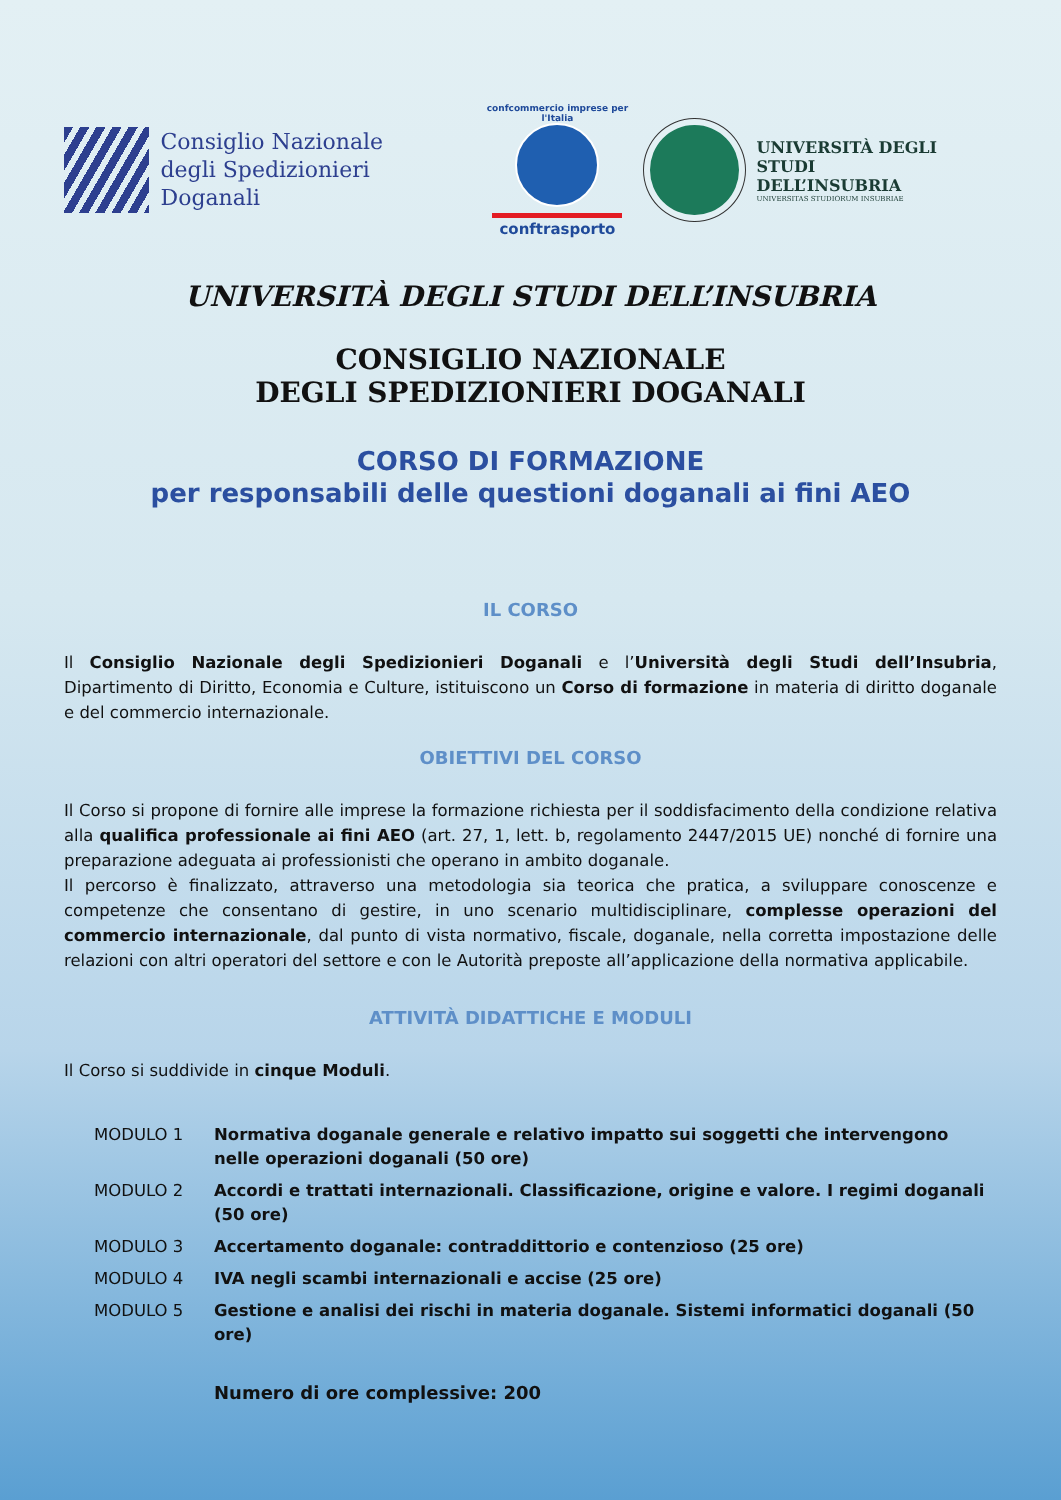Consiglio Nazionale
degli Spedizionieri Doganali
confcommercio imprese per l'Italia
conftrasporto
UNIVERSITÀ DEGLI STUDI
DELL’INSUBRIA
UNIVERSITAS STUDIORUM INSUBRIAE
UNIVERSITÀ DEGLI STUDI DELL’INSUBRIA
CONSIGLIO NAZIONALE
DEGLI SPEDIZIONIERI DOGANALI
CORSO DI FORMAZIONE
per responsabili delle questioni doganali ai fini AEO
IL CORSO
Il Consiglio Nazionale degli Spedizionieri Doganali e l’Università degli Studi dell’Insubria, Dipartimento di Diritto, Economia e Culture, istituiscono un Corso di formazione in materia di diritto doganale e del commercio internazionale.
OBIETTIVI DEL CORSO
Il Corso si propone di fornire alle imprese la formazione richiesta per il soddisfacimento della condizione relativa alla qualifica professionale ai fini AEO (art. 27, 1, lett. b, regolamento 2447/2015 UE) nonché di fornire una preparazione adeguata ai professionisti che operano in ambito doganale.
Il percorso è finalizzato, attraverso una metodologia sia teorica che pratica, a sviluppare conoscenze e competenze che consentano di gestire, in uno scenario multidisciplinare, complesse operazioni del commercio internazionale, dal punto di vista normativo, fiscale, doganale, nella corretta impostazione delle relazioni con altri operatori del settore e con le Autorità preposte all’applicazione della normativa applicabile.
ATTIVITÀ DIDATTICHE E MODULI
Il Corso si suddivide in cinque Moduli.
| MODULO 1 | Normativa doganale generale e relativo impatto sui soggetti che intervengono nelle operazioni doganali (50 ore) |
| MODULO 2 | Accordi e trattati internazionali. Classificazione, origine e valore. I regimi doganali (50 ore) |
| MODULO 3 | Accertamento doganale: contraddittorio e contenzioso (25 ore) |
| MODULO 4 | IVA negli scambi internazionali e accise (25 ore) |
| MODULO 5 | Gestione e analisi dei rischi in materia doganale. Sistemi informatici doganali (50 ore) |
| | Numero di ore complessive: 200 |